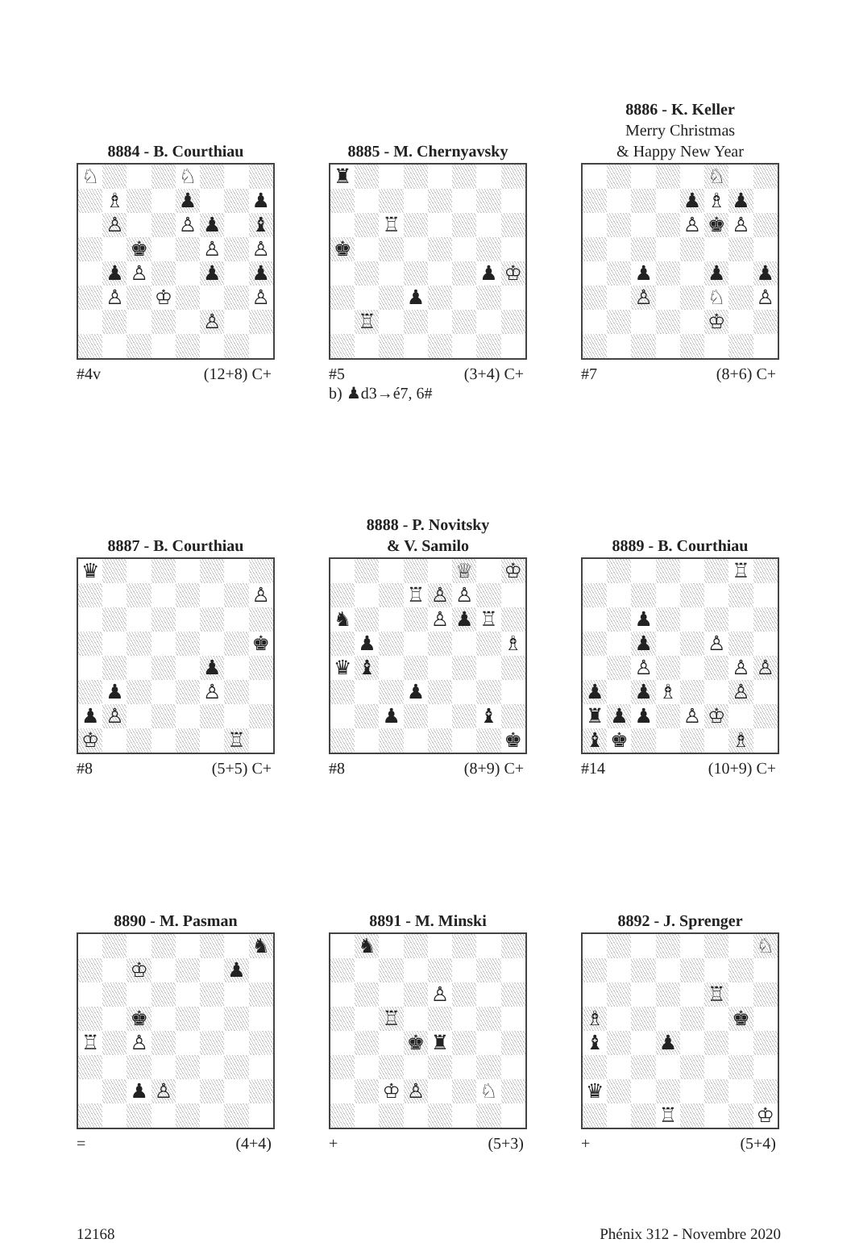8884 - B. Courthiau
| ♘ | | | | ♘ | | | |
| | ♗ | | | ♟ | | | ♟ |
| | ♙ | | | ♙ | ♟ | | ♝ |
| | | ♚ | | | ♙ | | ♙ |
| | ♟ | ♙ | | | ♟ | | ♟ |
| | ♙ | | ♔ | | | | ♙ |
| | | | | | ♙ | | |
#4v (12+8) C+
8885 - M. Chernyavsky
| ♜ | | | | | | | |
| | | ♖ | | | | | |
| ♚ | | | | | | | |
| | | | | | | ♟ | ♔ |
| | | | ♟ | | | | |
| | ♖ | | | | | | |
#5 (3+4) C+
b) ♟d3→é7, 6#
8886 - K. Keller
Merry Christmas
& Happy New Year
| | | | | | ♘ | | |
| | | | | ♟ | ♗ | ♟ | |
| | | | | ♙ | ♚ | ♙ | |
| | | ♟ | | | ♟ | | ♟ |
| | | ♙ | | | ♘ | | ♙ |
| | | | | | ♔ | | |
#7 (8+6) C+
8887 - B. Courthiau
| ♛ | | | | | | | |
| | | | | | | | ♙ |
| | | | | | | | ♚ |
| | | | | | ♟ | | |
| | ♟ | | | | ♙ | | |
| ♟ | ♙ | | | | | | |
| ♔ | | | | | | ♖ | |
#8 (5+5) C+
8888 - P. Novitsky
& V. Samilo
| | | | | | ♕ | | ♔ |
| | | | ♖ | ♙ | ♙ | | |
| ♞ | | | | ♙ | ♟ | ♖ | |
| | ♟ | | | | | | ♗ |
| ♛ | ♝ | | | | | | |
| | | | ♟ | | | | |
| | | ♟ | | | | ♝ | |
| | | | | | | | ♚ |
#8 (8+9) C+
8889 - B. Courthiau
| | | | | | | ♖ | |
| | | ♟ | | | | | |
| | | ♟ | | | ♙ | | |
| | | ♙ | | | | ♙ | ♙ |
| ♟ | | ♟ | ♗ | | | ♙ | |
| ♜ | ♟ | ♟ | | ♙ | ♔ | | |
| ♝ | ♚ | | | | | ♗ | |
#14 (10+9) C+
8890 - M. Pasman
| | | | | | | | ♞ |
| | | ♔ | | | | ♟ | |
| | | ♚ | | | | | |
| ♖ | | ♙ | | | | | |
| | | ♟ | ♙ | | | | |
= (4+4)
8891 - M. Minski
| | ♞ | | | | | | |
| | | | | ♙ | | | |
| | | ♖ | | | | | |
| | | | ♚ | ♜ | | | |
| | | ♔ | ♙ | | | ♘ | |
+ (5+3)
8892 - J. Sprenger
| | | | | | | | ♘ |
| | | | | | ♖ | | |
| ♗ | | | | | | ♚ | |
| ♝ | | | ♟ | | | | |
| ♛ | | | | | | | |
| | | | ♖ | | | | ♔ |
+ (5+4)
12168 Phénix 312 - Novembre 2020